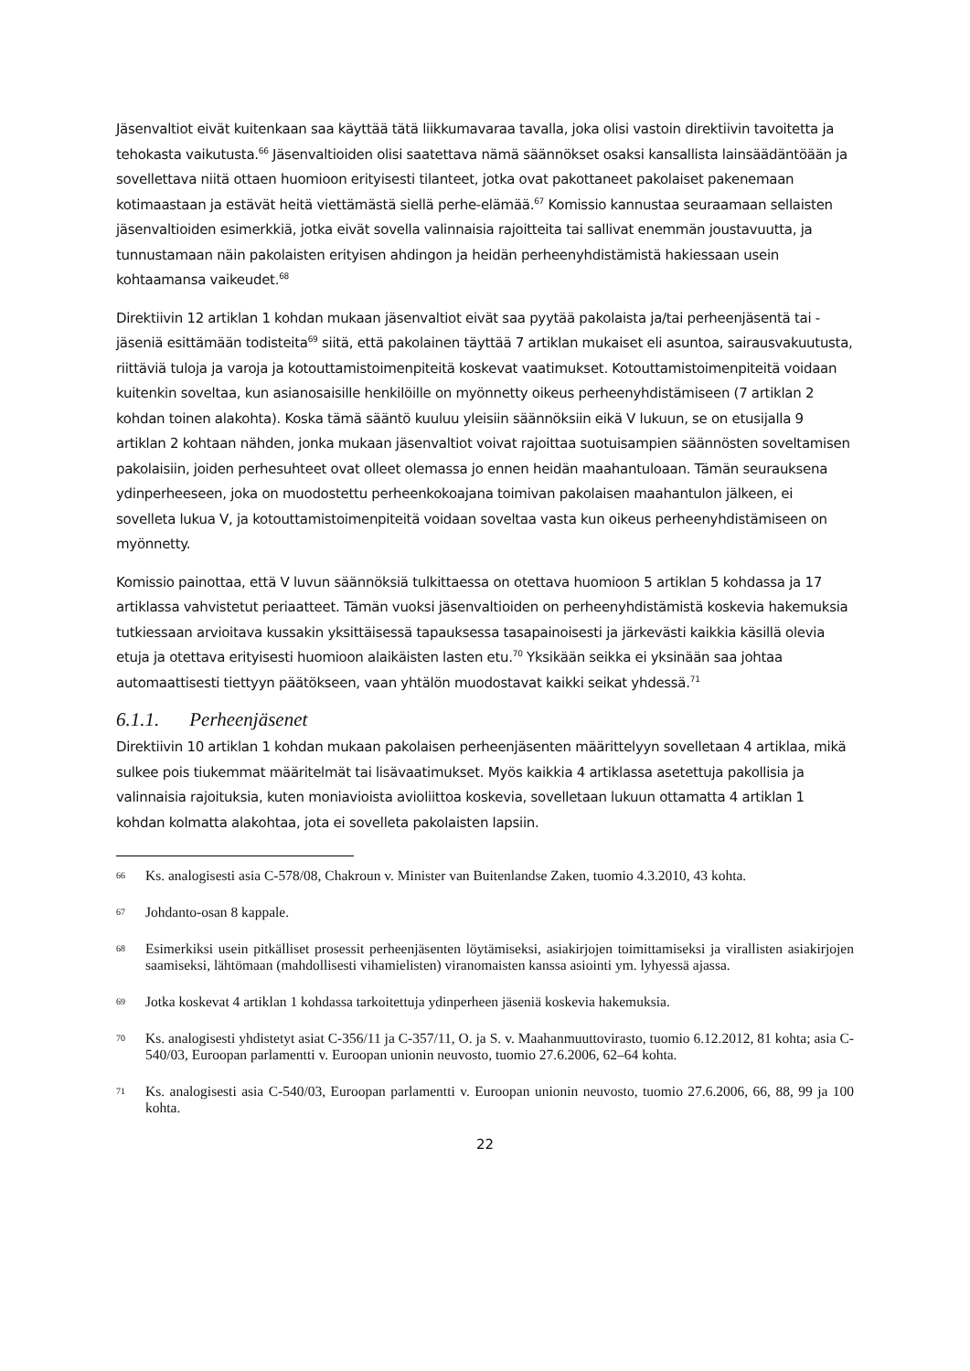Jäsenvaltiot eivät kuitenkaan saa käyttää tätä liikkumavaraa tavalla, joka olisi vastoin direktiivin tavoitetta ja tehokasta vaikutusta.<sup>66</sup> Jäsenvaltioiden olisi saatettava nämä säännökset osaksi kansallista lainsäädäntöään ja sovellettava niitä ottaen huomioon erityisesti tilanteet, jotka ovat pakottaneet pakolaiset pakenemaan kotimaastaan ja estävät heitä viettämästä siellä perhe-elämää.<sup>67</sup> Komissio kannustaa seuraamaan sellaisten jäsenvaltioiden esimerkkiä, jotka eivät sovella valinnaisia rajoitteita tai sallivat enemmän joustavuutta, ja tunnustamaan näin pakolaisten erityisen ahdingon ja heidän perheenyhdistämistä hakiessaan usein kohtaamansa vaikeudet.<sup>68</sup>
Direktiivin 12 artiklan 1 kohdan mukaan jäsenvaltiot eivät saa pyytää pakolaista ja/tai perheenjäsentä tai -jäseniä esittämään todisteita<sup>69</sup> siitä, että pakolainen täyttää 7 artiklan mukaiset eli asuntoa, sairausvakuutusta, riittäviä tuloja ja varoja ja kotouttamistoimenpiteitä koskevat vaatimukset. Kotouttamistoimenpiteitä voidaan kuitenkin soveltaa, kun asianosaisille henkilöille on myönnetty oikeus perheenyhdistämiseen (7 artiklan 2 kohdan toinen alakohta). Koska tämä sääntö kuuluu yleisiin säännöksiin eikä V lukuun, se on etusijalla 9 artiklan 2 kohtaan nähden, jonka mukaan jäsenvaltiot voivat rajoittaa suotuisampien säännösten soveltamisen pakolaisiin, joiden perhesuhteet ovat olleet olemassa jo ennen heidän maahantuloaan. Tämän seurauksena ydinperheeseen, joka on muodostettu perheenkokoajana toimivan pakolaisen maahantulon jälkeen, ei sovelleta lukua V, ja kotouttamistoimenpiteitä voidaan soveltaa vasta kun oikeus perheenyhdistämiseen on myönnetty.
Komissio painottaa, että V luvun säännöksiä tulkittaessa on otettava huomioon 5 artiklan 5 kohdassa ja 17 artiklassa vahvistetut periaatteet. Tämän vuoksi jäsenvaltioiden on perheenyhdistämistä koskevia hakemuksia tutkiessaan arvioitava kussakin yksittäisessä tapauksessa tasapainoisesti ja järkevästi kaikkia käsillä olevia etuja ja otettava erityisesti huomioon alaikäisten lasten etu.<sup>70</sup> Yksikään seikka ei yksinään saa johtaa automaattisesti tiettyyn päätökseen, vaan yhtälön muodostavat kaikki seikat yhdessä.<sup>71</sup>
6.1.1. Perheenjäsenet
Direktiivin 10 artiklan 1 kohdan mukaan pakolaisen perheenjäsenten määrittelyyn sovelletaan 4 artiklaa, mikä sulkee pois tiukemmat määritelmät tai lisävaatimukset. Myös kaikkia 4 artiklassa asetettuja pakollisia ja valinnaisia rajoituksia, kuten moniavioista avioliittoa koskevia, sovelletaan lukuun ottamatta 4 artiklan 1 kohdan kolmatta alakohtaa, jota ei sovelleta pakolaisten lapsiin.
66 Ks. analogisesti asia C-578/08, Chakroun v. Minister van Buitenlandse Zaken, tuomio 4.3.2010, 43 kohta.
67 Johdanto-osan 8 kappale.
68 Esimerkiksi usein pitkälliset prosessit perheenjäsenten löytämiseksi, asiakirjojen toimittamiseksi ja virallisten asiakirjojen saamiseksi, lähtömaan (mahdollisesti vihamielisten) viranomaisten kanssa asiointi ym. lyhyessä ajassa.
69 Jotka koskevat 4 artiklan 1 kohdassa tarkoitettuja ydinperheen jäseniä koskevia hakemuksia.
70 Ks. analogisesti yhdistetyt asiat C-356/11 ja C-357/11, O. ja S. v. Maahanmuuttovirasto, tuomio 6.12.2012, 81 kohta; asia C-540/03, Euroopan parlamentti v. Euroopan unionin neuvosto, tuomio 27.6.2006, 62–64 kohta.
71 Ks. analogisesti asia C-540/03, Euroopan parlamentti v. Euroopan unionin neuvosto, tuomio 27.6.2006, 66, 88, 99 ja 100 kohta.
22